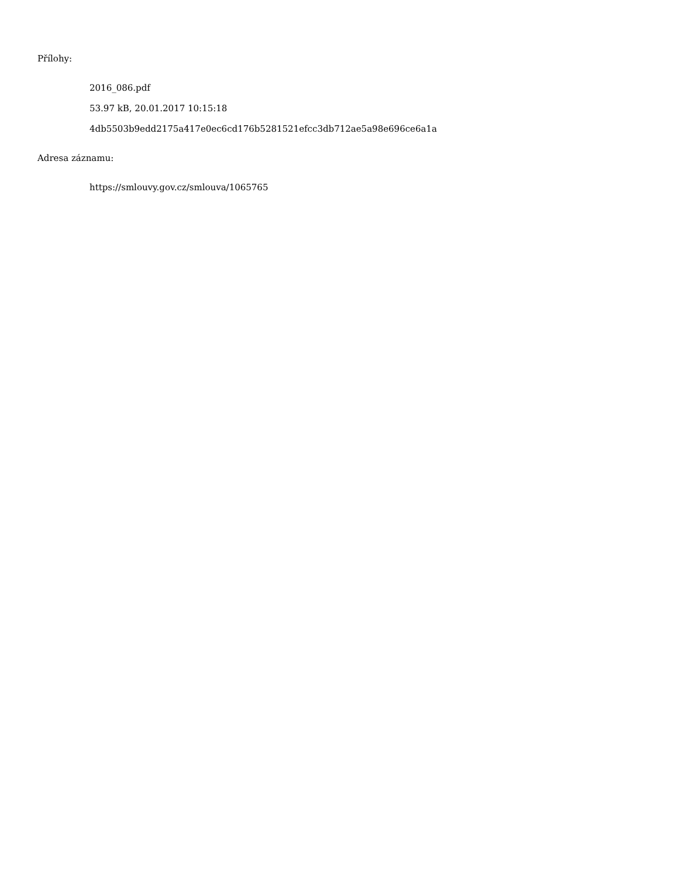Přílohy:
2016_086.pdf
53.97 kB, 20.01.2017 10:15:18
4db5503b9edd2175a417e0ec6cd176b5281521efcc3db712ae5a98e696ce6a1a
Adresa záznamu:
https://smlouvy.gov.cz/smlouva/1065765